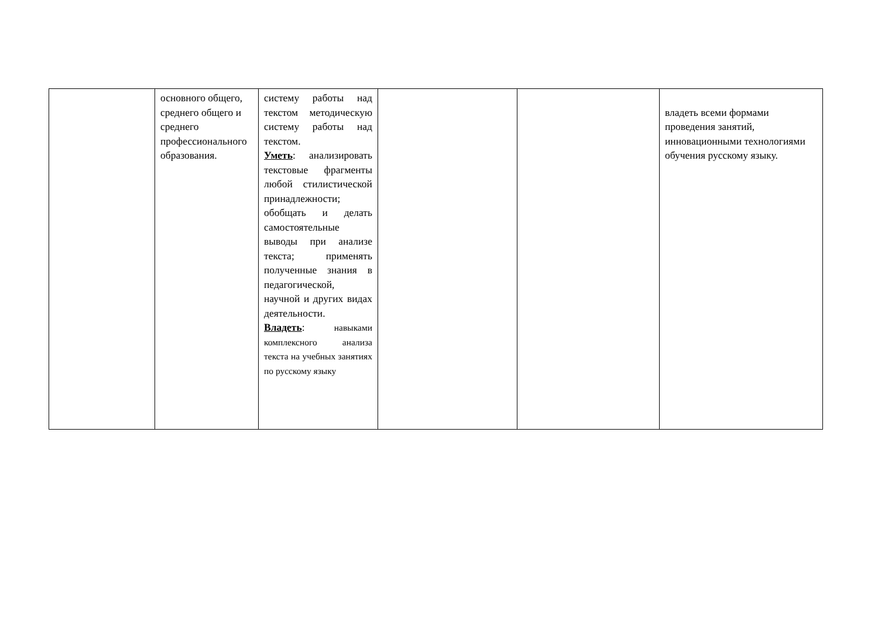| | основного общего, среднего общего и среднего профессионального образования. | систему работы над текстом методическую систему работы над текстом. Уметь : анализировать текстовые фрагменты любой стилистической принадлежности; обобщать и делать самостоятельные выводы при анализе текста; применять полученные знания в педагогической, научной и других видах деятельности. Владеть : навыками комплексного анализа текста на учебных занятиях по русскому языку | | | владеть всеми формами проведения занятий, инновационными технологиями обучения русскому языку. |